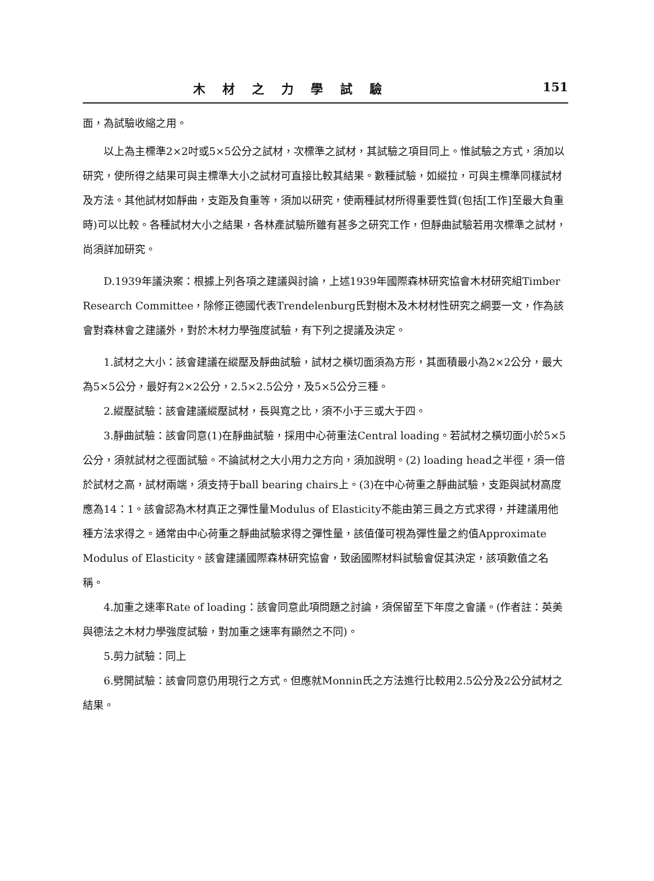木材之力學試驗 151
面，為試驗收縮之用。
以上為主標準2×2吋或5×5公分之試材，次標準之試材，其試驗之項目同上。惟試驗之方式，須加以研究，使所得之結果可與主標準大小之試材可直接比較其結果。數種試驗，如縱拉，可與主標準同樣試材及方法。其他試材如靜曲，支距及負重等，須加以研究，使兩種試材所得重要性質(包括[工作]至最大負重時)可以比較。各種試材大小之結果，各林產試驗所雖有甚多之研究工作，但靜曲試驗若用次標準之試材，尚須詳加研究。
D.1939年議決案：根據上列各項之建議與討論，上述1939年國際森林研究協會木材研究組Timber Research Committee，除修正德國代表Trendelenburg氏對樹木及木材材性研究之綱要一文，作為該會對森林會之建議外，對於木材力學強度試驗，有下列之提議及決定。
1.試材之大小：該會建議在縱壓及靜曲試驗，試材之橫切面須為方形，其面積最小為2×2公分，最大為5×5公分，最好有2×2公分，2.5×2.5公分，及5×5公分三種。
2.縱壓試驗：該會建議縱壓試材，長與寬之比，須不小于三或大于四。
3.靜曲試驗：該會同意(1)在靜曲試驗，採用中心荷重法Central loading。若試材之橫切面小於5×5公分，須就試材之徑面試驗。不論試材之大小用力之方向，須加說明。(2) loading head之半徑，須一倍於試材之高，試材兩端，須支持于ball bearing chairs上。(3)在中心荷重之靜曲試驗，支距與試材高度應為14：1。該會認為木材真正之彈性量Modulus of Elasticity不能由第三員之方式求得，并建議用他種方法求得之。通常由中心荷重之靜曲試驗求得之彈性量，該值僅可視為彈性量之約值Approximate Modulus of Elasticity。該會建議國際森林研究協會，致函國際材料試驗會促其決定，該項數值之名稱。
4.加重之速率Rate of loading：該會同意此項問題之討論，須保留至下年度之會議。(作者註：英美與德法之木材力學強度試驗，對加重之速率有顯然之不同)。
5.剪力試驗：同上
6.劈開試驗：該會同意仍用現行之方式。但應就Monnin氏之方法進行比較用2.5公分及2公分試材之結果。